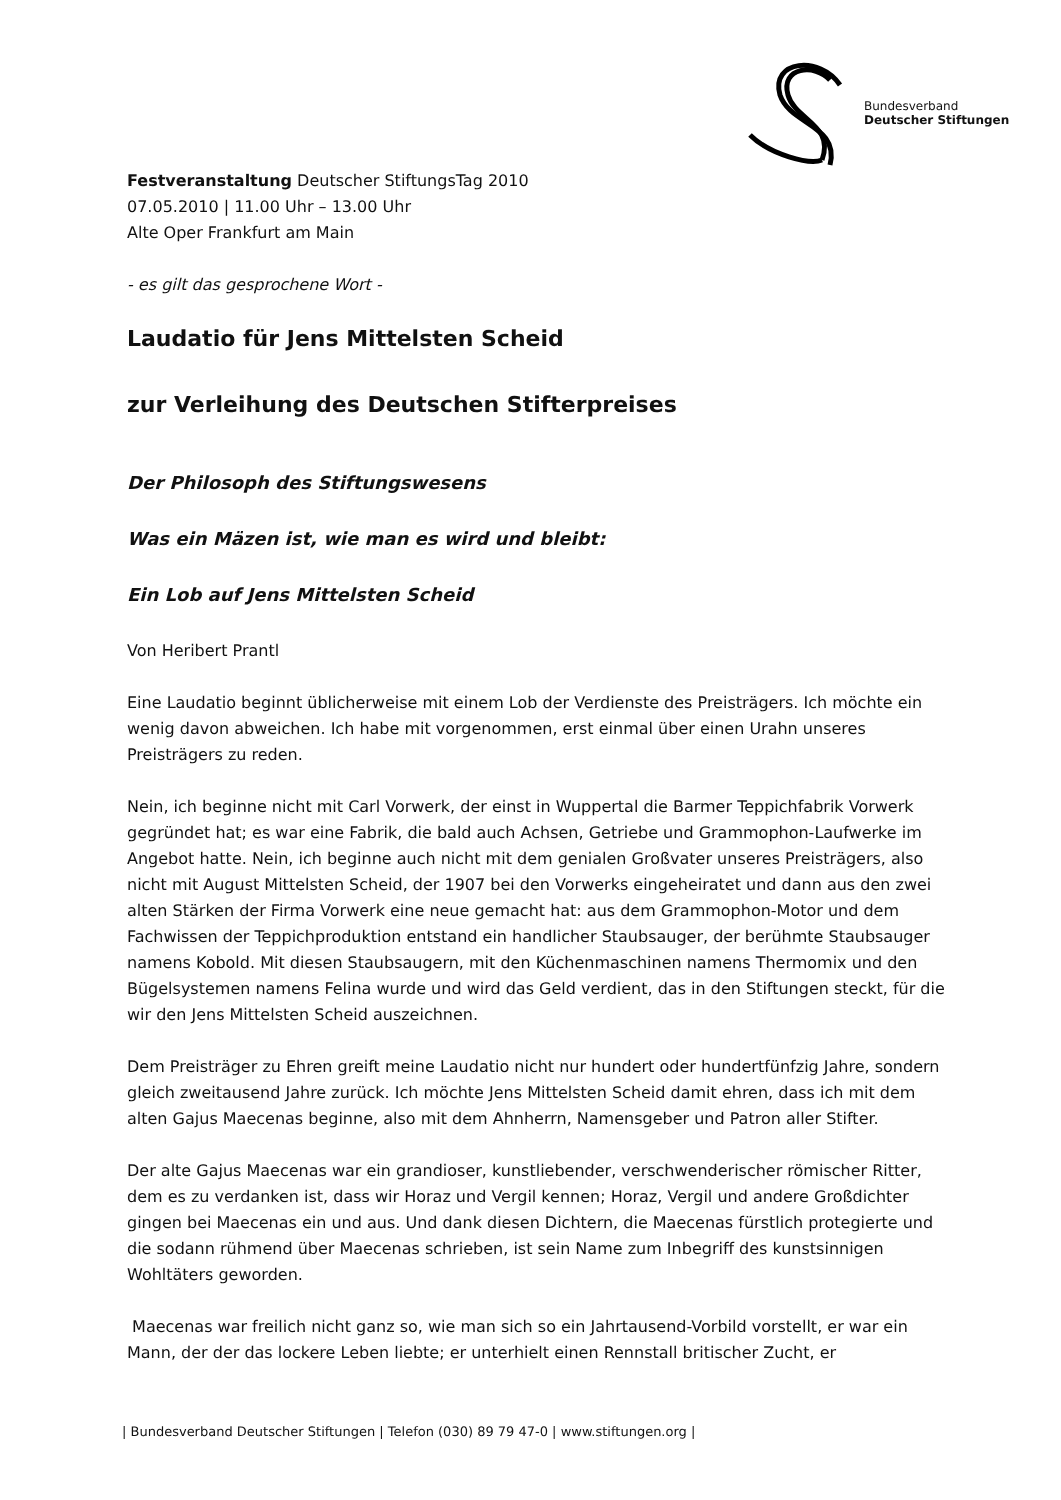Bundesverband
Deutscher Stiftungen
Festveranstaltung Deutscher StiftungsTag 2010
07.05.2010 | 11.00 Uhr – 13.00 Uhr
Alte Oper Frankfurt am Main
- es gilt das gesprochene Wort -
Laudatio für Jens Mittelsten Scheid
zur Verleihung des Deutschen Stifterpreises
Der Philosoph des Stiftungswesens
Was ein Mäzen ist, wie man es wird und bleibt:
Ein Lob auf Jens Mittelsten Scheid
Von Heribert Prantl
Eine Laudatio beginnt üblicherweise mit einem Lob der Verdienste des Preisträgers. Ich möchte ein wenig davon abweichen. Ich habe mit vorgenommen, erst einmal über einen Urahn unseres Preisträgers zu reden.
Nein, ich beginne nicht mit Carl Vorwerk, der einst in Wuppertal die Barmer Teppichfabrik Vorwerk gegründet hat; es war eine Fabrik, die bald auch Achsen, Getriebe und Grammophon-Laufwerke im Angebot hatte. Nein, ich beginne auch nicht mit dem genialen Großvater unseres Preisträgers, also nicht mit August Mittelsten Scheid, der 1907 bei den Vorwerks eingeheiratet und dann aus den zwei alten Stärken der Firma Vorwerk eine neue gemacht hat: aus dem Grammophon-Motor und dem Fachwissen der Teppichproduktion entstand ein handlicher Staubsauger, der berühmte Staubsauger namens Kobold. Mit diesen Staubsaugern, mit den Küchenmaschinen namens Thermomix und den Bügelsystemen namens Felina wurde und wird das Geld verdient, das in den Stiftungen steckt, für die wir den Jens Mittelsten Scheid auszeichnen.
Dem Preisträger zu Ehren greift meine Laudatio nicht nur hundert oder hundertfünfzig Jahre, sondern gleich zweitausend Jahre zurück. Ich möchte Jens Mittelsten Scheid damit ehren, dass ich mit dem alten Gajus Maecenas beginne, also mit dem Ahnherrn, Namensgeber und Patron aller Stifter.
Der alte Gajus Maecenas war ein grandioser, kunstliebender, verschwenderischer römischer Ritter, dem es zu verdanken ist, dass wir Horaz und Vergil kennen; Horaz, Vergil und andere Großdichter gingen bei Maecenas ein und aus. Und dank diesen Dichtern, die Maecenas fürstlich protegierte und die sodann rühmend über Maecenas schrieben, ist sein Name zum Inbegriff des kunstsinnigen Wohltäters geworden.
Maecenas war freilich nicht ganz so, wie man sich so ein Jahrtausend-Vorbild vorstellt, er war ein Mann, der der das lockere Leben liebte; er unterhielt einen Rennstall britischer Zucht, er
| Bundesverband Deutscher Stiftungen | Telefon (030) 89 79 47-0 | www.stiftungen.org |